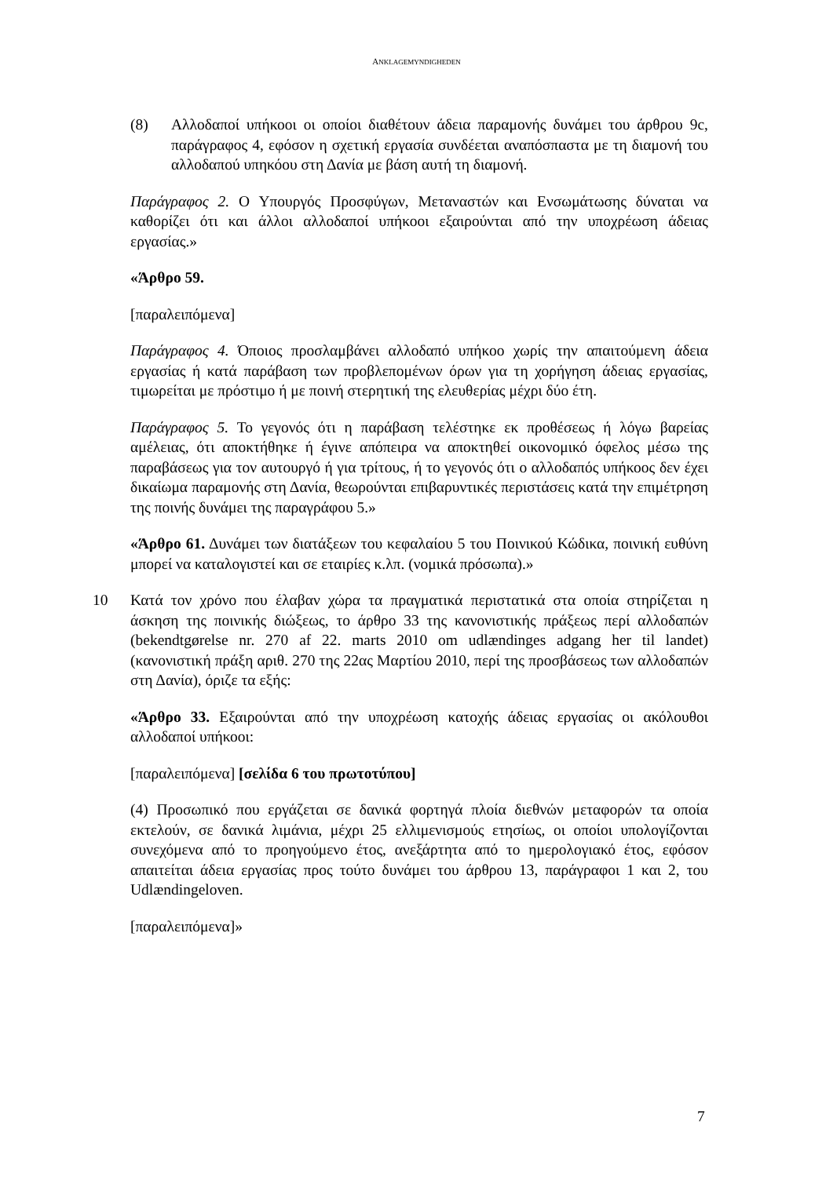ANKLAGEMYNDIGHEDEN
(8) Αλλοδαποί υπήκοοι οι οποίοι διαθέτουν άδεια παραμονής δυνάμει του άρθρου 9c, παράγραφος 4, εφόσον η σχετική εργασία συνδέεται αναπόσπαστα με τη διαμονή του αλλοδαπού υπηκόου στη Δανία με βάση αυτή τη διαμονή.
Παράγραφος 2. Ο Υπουργός Προσφύγων, Μεταναστών και Ενσωμάτωσης δύναται να καθορίζει ότι και άλλοι αλλοδαποί υπήκοοι εξαιρούνται από την υποχρέωση άδειας εργασίας.»
«Άρθρο 59.
[παραλειπόμενα]
Παράγραφος 4. Όποιος προσλαμβάνει αλλοδαπό υπήκοο χωρίς την απαιτούμενη άδεια εργασίας ή κατά παράβαση των προβλεπομένων όρων για τη χορήγηση άδειας εργασίας, τιμωρείται με πρόστιμο ή με ποινή στερητική της ελευθερίας μέχρι δύο έτη.
Παράγραφος 5. Το γεγονός ότι η παράβαση τελέστηκε εκ προθέσεως ή λόγω βαρείας αμέλειας, ότι αποκτήθηκε ή έγινε απόπειρα να αποκτηθεί οικονομικό όφελος μέσω της παραβάσεως για τον αυτουργό ή για τρίτους, ή το γεγονός ότι ο αλλοδαπός υπήκοος δεν έχει δικαίωμα παραμονής στη Δανία, θεωρούνται επιβαρυντικές περιστάσεις κατά την επιμέτρηση της ποινής δυνάμει της παραγράφου 5.»
«Άρθρο 61. Δυνάμει των διατάξεων του κεφαλαίου 5 του Ποινικού Κώδικα, ποινική ευθύνη μπορεί να καταλογιστεί και σε εταιρίες κ.λπ. (νομικά πρόσωπα).»
10 Κατά τον χρόνο που έλαβαν χώρα τα πραγματικά περιστατικά στα οποία στηρίζεται η άσκηση της ποινικής διώξεως, το άρθρο 33 της κανονιστικής πράξεως περί αλλοδαπών (bekendtgørelse nr. 270 af 22. marts 2010 om udlændinges adgang her til landet) (κανονιστική πράξη αριθ. 270 της 22ας Μαρτίου 2010, περί της προσβάσεως των αλλοδαπών στη Δανία), όριζε τα εξής:
«Άρθρο 33. Εξαιρούνται από την υποχρέωση κατοχής άδειας εργασίας οι ακόλουθοι αλλοδαποί υπήκοοι:
[παραλειπόμενα] [σελίδα 6 του πρωτοτύπου]
(4) Προσωπικό που εργάζεται σε δανικά φορτηγά πλοία διεθνών μεταφορών τα οποία εκτελούν, σε δανικά λιμάνια, μέχρι 25 ελλιμενισμούς ετησίως, οι οποίοι υπολογίζονται συνεχόμενα από το προηγούμενο έτος, ανεξάρτητα από το ημερολογιακό έτος, εφόσον απαιτείται άδεια εργασίας προς τούτο δυνάμει του άρθρου 13, παράγραφοι 1 και 2, του Udlændingeloven.
[παραλειπόμενα]»
7